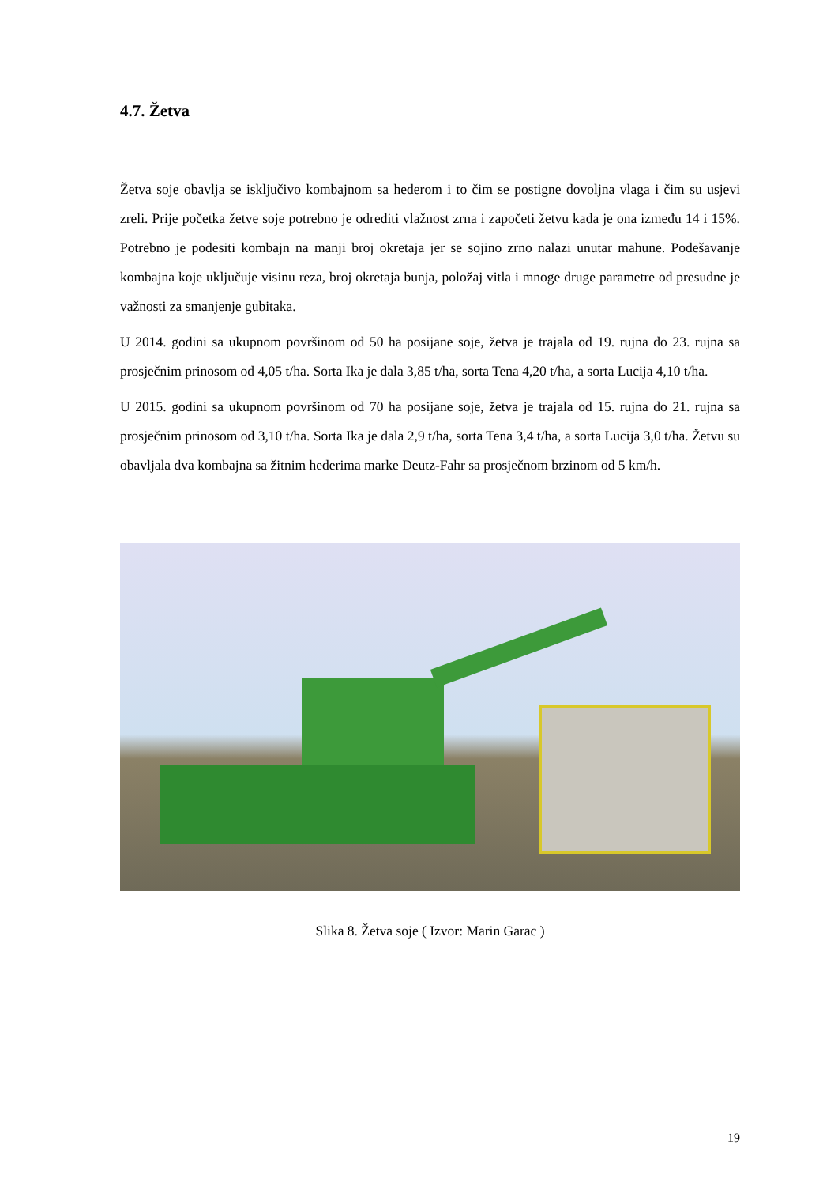4.7. Žetva
Žetva soje obavlja se isključivo kombajnom sa hederom i to čim se postigne dovoljna vlaga i čim su usjevi zreli. Prije početka žetve soje potrebno je odrediti vlažnost zrna i započeti žetvu kada je ona između 14 i 15%. Potrebno je podesiti kombajn na manji broj okretaja jer se sojino zrno nalazi unutar mahune. Podešavanje kombajna koje uključuje visinu reza, broj okretaja bunja, položaj vitla i mnoge druge parametre od presudne je važnosti za smanjenje gubitaka.
U 2014. godini sa ukupnom površinom od 50 ha posijane soje, žetva je trajala od 19. rujna do 23. rujna sa prosječnim prinosom od 4,05 t/ha. Sorta Ika je dala 3,85 t/ha, sorta Tena 4,20 t/ha, a sorta Lucija 4,10 t/ha.
U 2015. godini sa ukupnom površinom od 70 ha posijane soje, žetva je trajala od 15. rujna do 21. rujna sa prosječnim prinosom od 3,10 t/ha. Sorta Ika je dala 2,9 t/ha, sorta Tena 3,4 t/ha, a sorta Lucija 3,0 t/ha. Žetvu su obavljala dva kombajna sa žitnim hederima marke Deutz-Fahr sa prosječnom brzinom od 5 km/h.
Slika 8. Žetva soje ( Izvor: Marin Garac )
19